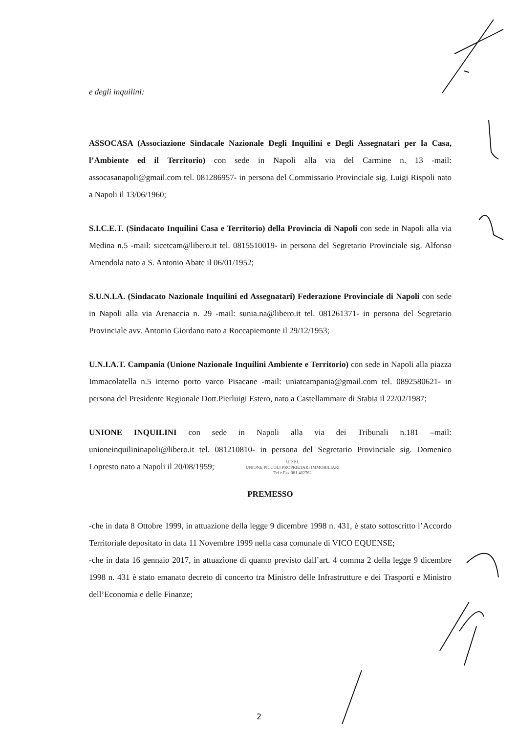e degli inquilini:
ASSOCASA (Associazione Sindacale Nazionale Degli Inquilini e Degli Assegnatari per la Casa, l’Ambiente ed il Territorio) con sede in Napoli alla via del Carmine n. 13 -mail: assocasanapoli@gmail.com tel. 081286957- in persona del Commissario Provinciale sig. Luigi Rispoli nato a Napoli il 13/06/1960;
S.I.C.E.T. (Sindacato Inquilini Casa e Territorio) della Provincia di Napoli con sede in Napoli alla via Medina n.5 -mail: sicetcam@libero.it tel. 0815510019- in persona del Segretario Provinciale sig. Alfonso Amendola nato a S. Antonio Abate il 06/01/1952;
S.U.N.I.A. (Sindacato Nazionale Inquilini ed Assegnatari) Federazione Provinciale di Napoli con sede in Napoli alla via Arenaccia n. 29 -mail: sunia.na@libero.it tel. 081261371- in persona del Segretario Provinciale avv. Antonio Giordano nato a Roccapiemonte il 29/12/1953;
U.N.I.A.T. Campania (Unione Nazionale Inquilini Ambiente e Territorio) con sede in Napoli alla piazza Immacolatella n.5 interno porto varco Pisacane -mail: uniatcampania@gmail.com tel. 0892580621- in persona del Presidente Regionale Dott.Pierluigi Estero, nato a Castellammare di Stabia il 22/02/1987;
UNIONE INQUILINI con sede in Napoli alla via dei Tribunali n.181 –mail: unioneinquilininapoli@libero.it tel. 081210810- in persona del Segretario Provinciale sig. Domenico Lopresto nato a Napoli il 20/08/1959; U.P.P.I.
UNIONE PICCOLI PROPRIETARI IMMOBILIARI
Tel e Fax 081 402762
PREMESSO
-che in data 8 Ottobre 1999, in attuazione della legge 9 dicembre 1998 n. 431, è stato sottoscritto l’Accordo Territoriale depositato in data 11 Novembre 1999 nella casa comunale di VICO EQUENSE;
-che in data 16 gennaio 2017, in attuazione di quanto previsto dall’art. 4 comma 2 della legge 9 dicembre 1998 n. 431 è stato emanato decreto di concerto tra Ministro delle Infrastrutture e dei Trasporti e Ministro dell’Economia e delle Finanze;
2